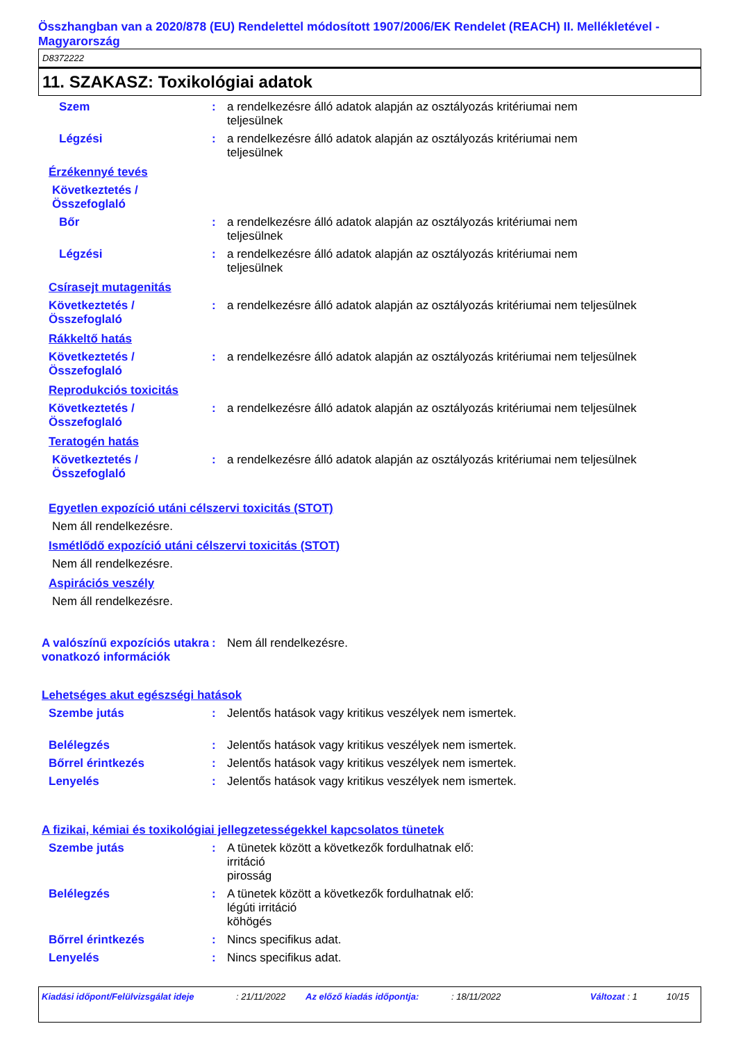Összhangban van a 2020/878 (EU) Rendelettel módosított 1907/2006/EK Rendelet (REACH) II. Mellékletével - Magyarország
D8372222
11. SZAKASZ: Toxikológiai adatok
Szem : a rendelkezésre álló adatok alapján az osztályozás kritériumai nem
teljesülnek
Légzési : a rendelkezésre álló adatok alapján az osztályozás kritériumai nem
teljesülnek
Érzékennyé tevés
Következtetés /
Összefoglaló
Bőr : a rendelkezésre álló adatok alapján az osztályozás kritériumai nem
teljesülnek
Légzési : a rendelkezésre álló adatok alapján az osztályozás kritériumai nem
teljesülnek
Csírasejt mutagenitás
Következtetés /
Összefoglaló
: a rendelkezésre álló adatok alapján az osztályozás kritériumai nem teljesülnek
Rákkeltő hatás
Következtetés /
Összefoglaló
: a rendelkezésre álló adatok alapján az osztályozás kritériumai nem teljesülnek
Reprodukciós toxicitás
Következtetés /
Összefoglaló
: a rendelkezésre álló adatok alapján az osztályozás kritériumai nem teljesülnek
Teratogén hatás
Következtetés /
Összefoglaló
: a rendelkezésre álló adatok alapján az osztályozás kritériumai nem teljesülnek
Egyetlen expozíció utáni célszervi toxicitás (STOT)
Nem áll rendelkezésre.
Ismétlődő expozíció utáni célszervi toxicitás (STOT)
Nem áll rendelkezésre.
Aspirációs veszély
Nem áll rendelkezésre.
A valószínű expozíciós utakra vonatkozó információk
: Nem áll rendelkezésre.
Lehetséges akut egészségi hatások
Szembe jutás : Jelentős hatások vagy kritikus veszélyek nem ismertek.
Belélegzés : Jelentős hatások vagy kritikus veszélyek nem ismertek.
Bőrrel érintkezés : Jelentős hatások vagy kritikus veszélyek nem ismertek.
Lenyelés : Jelentős hatások vagy kritikus veszélyek nem ismertek.
A fizikai, kémiai és toxikológiai jellegzetességekkel kapcsolatos tünetek
Szembe jutás : A tünetek között a következők fordulhatnak elő:
irritáció
pirosság
Belélegzés : A tünetek között a következők fordulhatnak elő:
légúti irritáció
köhögés
Bőrrel érintkezés : Nincs specifikus adat.
Lenyelés : Nincs specifikus adat.
Kiadási időpont/Felülvizsgálat ideje: 21/11/2022 Az előző kiadás időpontja:: 18/11/2022 Változat : 1 10/15